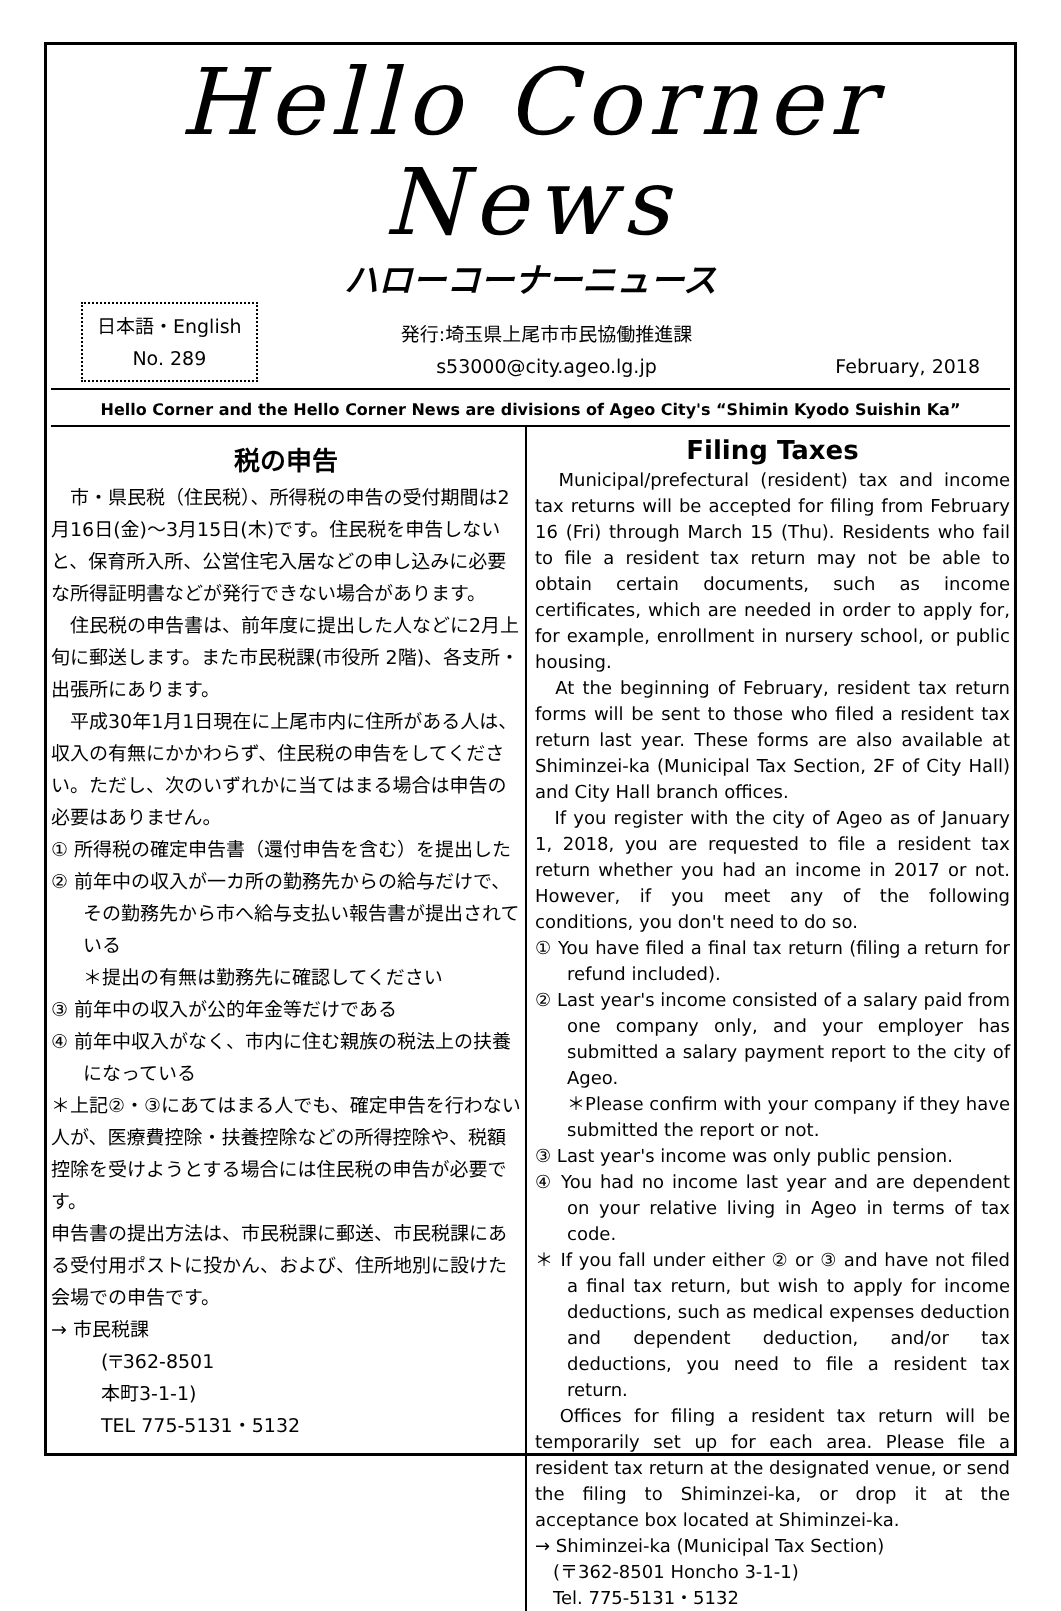Hello Corner News
ハローコーナーニュース
日本語・English
No. 289
発行:埼玉県上尾市市民協働推進課
s53000@city.ageo.lg.jp
February, 2018
Hello Corner and the Hello Corner News are divisions of Ageo City's “Shimin Kyodo Suishin Ka”
税の申告
　市・県民税（住民税）、所得税の申告の受付期間は2月16日(金)～3月15日(木)です。住民税を申告しないと、保育所入所、公営住宅入居などの申し込みに必要な所得証明書などが発行できない場合があります。
　住民税の申告書は、前年度に提出した人などに2月上旬に郵送します。また市民税課(市役所 2階)、各支所・出張所にあります。
　平成30年1月1日現在に上尾市内に住所がある人は、収入の有無にかかわらず、住民税の申告をしてください。ただし、次のいずれかに当てはまる場合は申告の必要はありません。
① 所得税の確定申告書（還付申告を含む）を提出した
② 前年中の収入が一カ所の勤務先からの給与だけで、その勤務先から市へ給与支払い報告書が提出されている
＊提出の有無は勤務先に確認してください
③ 前年中の収入が公的年金等だけである
④ 前年中収入がなく、市内に住む親族の税法上の扶養になっている
＊上記②・③にあてはまる人でも、確定申告を行わない人が、医療費控除・扶養控除などの所得控除や、税額控除を受けようとする場合には住民税の申告が必要です。
申告書の提出方法は、市民税課に郵送、市民税課にある受付用ポストに投かん、および、住所地別に設けた会場での申告です。
→ 市民税課
(〒362-8501
本町3-1-1)
TEL 775-5131・5132
Filing Taxes
　Municipal/prefectural (resident) tax and income tax returns will be accepted for filing from February 16 (Fri) through March 15 (Thu). Residents who fail to file a resident tax return may not be able to obtain certain documents, such as income certificates, which are needed in order to apply for, for example, enrollment in nursery school, or public housing.
　At the beginning of February, resident tax return forms will be sent to those who filed a resident tax return last year. These forms are also available at Shiminzei-ka (Municipal Tax Section, 2F of City Hall) and City Hall branch offices.
　If you register with the city of Ageo as of January 1, 2018, you are requested to file a resident tax return whether you had an income in 2017 or not. However, if you meet any of the following conditions, you don't need to do so.
① You have filed a final tax return (filing a return for refund included).
② Last year's income consisted of a salary paid from one company only, and your employer has submitted a salary payment report to the city of Ageo.
＊Please confirm with your company if they have submitted the report or not.
③ Last year's income was only public pension.
④ You had no income last year and are dependent on your relative living in Ageo in terms of tax code.
＊ If you fall under either ② or ③ and have not filed a final tax return, but wish to apply for income deductions, such as medical expenses deduction and dependent deduction, and/or tax deductions, you need to file a resident tax return.
　Offices for filing a resident tax return will be temporarily set up for each area. Please file a resident tax return at the designated venue, or send the filing to Shiminzei-ka, or drop it at the acceptance box located at Shiminzei-ka.
→ Shiminzei-ka (Municipal Tax Section)
　(〒362-8501 Honcho 3-1-1)
　Tel. 775-5131・5132